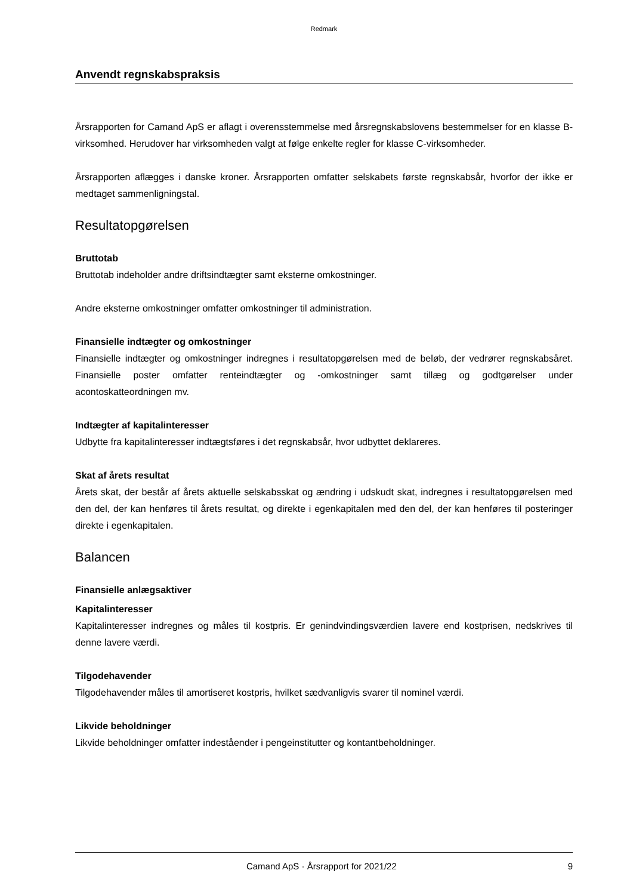Redmark
Anvendt regnskabspraksis
Årsrapporten for Camand ApS er aflagt i overensstemmelse med årsregnskabslovens bestemmelser for en klasse B-virksomhed. Herudover har virksomheden valgt at følge enkelte regler for klasse C-virksomheder.
Årsrapporten aflægges i danske kroner. Årsrapporten omfatter selskabets første regnskabsår, hvorfor der ikke er medtaget sammenligningstal.
Resultatopgørelsen
Bruttotab
Bruttotab indeholder andre driftsindtægter samt eksterne omkostninger.
Andre eksterne omkostninger omfatter omkostninger til administration.
Finansielle indtægter og omkostninger
Finansielle indtægter og omkostninger indregnes i resultatopgørelsen med de beløb, der vedrører regnskabsåret. Finansielle poster omfatter renteindtægter og -omkostninger samt tillæg og godtgørelser under acontoskatteordningen mv.
Indtægter af kapitalinteresser
Udbytte fra kapitalinteresser indtægtsføres i det regnskabsår, hvor udbyttet deklareres.
Skat af årets resultat
Årets skat, der består af årets aktuelle selskabsskat og ændring i udskudt skat, indregnes i resultatopgørelsen med den del, der kan henføres til årets resultat, og direkte i egenkapitalen med den del, der kan henføres til posteringer direkte i egenkapitalen.
Balancen
Finansielle anlægsaktiver
Kapitalinteresser
Kapitalinteresser indregnes og måles til kostpris. Er genindvindingsværdien lavere end kostprisen, nedskrives til denne lavere værdi.
Tilgodehavender
Tilgodehavender måles til amortiseret kostpris, hvilket sædvanligvis svarer til nominel værdi.
Likvide beholdninger
Likvide beholdninger omfatter indeståender i pengeinstitutter og kontantbeholdninger.
Camand ApS · Årsrapport for 2021/22 9